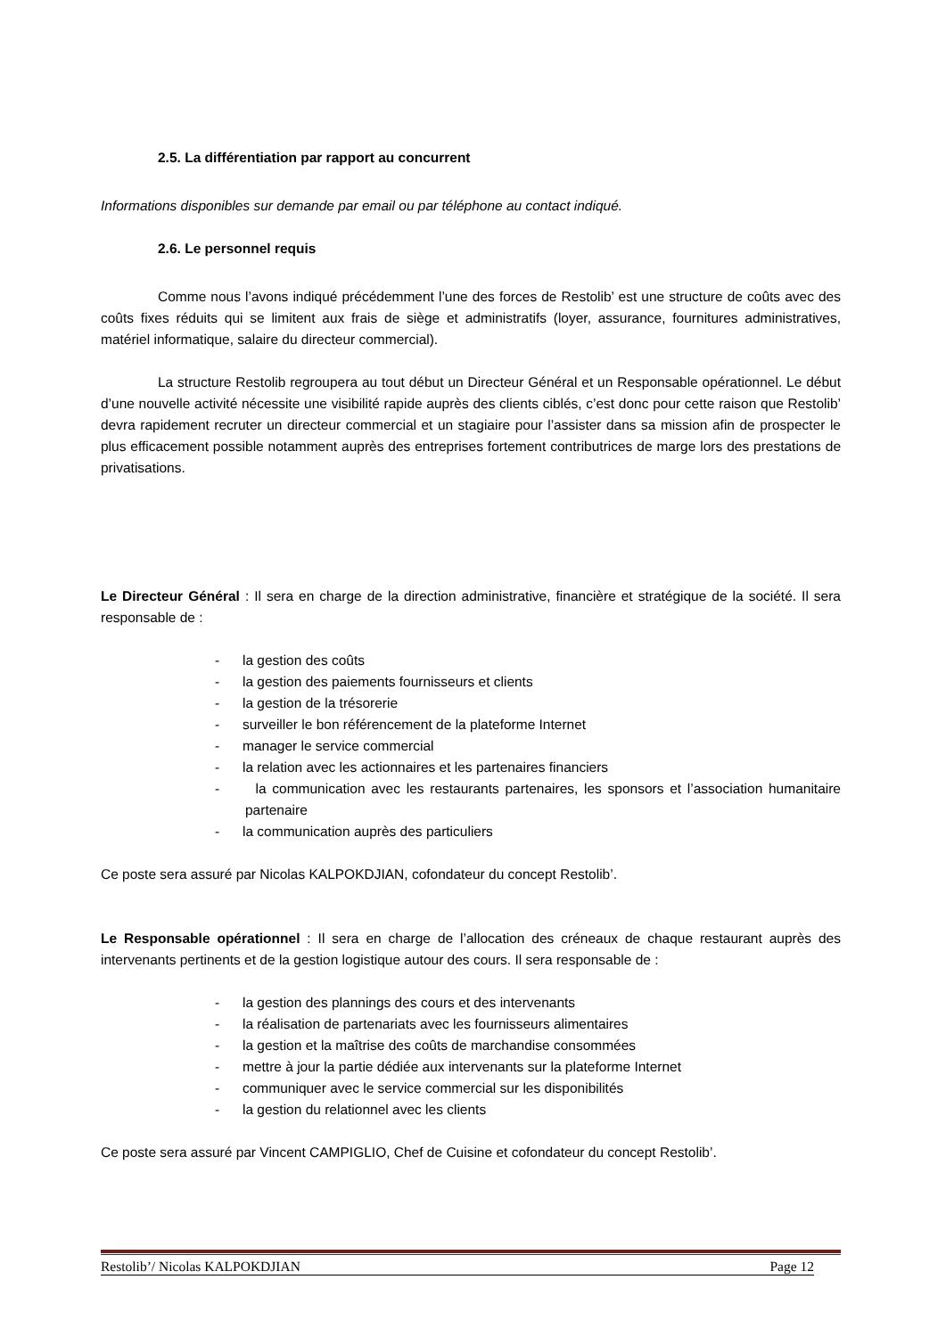2.5. La différentiation par rapport au concurrent
Informations disponibles sur demande par email ou par téléphone au contact indiqué.
2.6. Le personnel requis
Comme nous l’avons indiqué précédemment l’une des forces de Restolib’ est une structure de coûts avec des coûts fixes réduits qui se limitent aux frais de siège et administratifs (loyer, assurance, fournitures administratives, matériel informatique, salaire du directeur commercial).
La structure Restolib regroupera au tout début un Directeur Général et un Responsable opérationnel. Le début d’une nouvelle activité nécessite une visibilité rapide auprès des clients ciblés, c’est donc pour cette raison que Restolib’ devra rapidement recruter un directeur commercial et un stagiaire pour l’assister dans sa mission afin de prospecter le plus efficacement possible notamment auprès des entreprises fortement contributrices de marge lors des prestations de privatisations.
Le Directeur Général : Il sera en charge de la direction administrative, financière et stratégique de la société. Il sera responsable de :
- la gestion des coûts
- la gestion des paiements fournisseurs et clients
- la gestion de la trésorerie
- surveiller le bon référencement de la plateforme Internet
- manager le service commercial
- la relation avec les actionnaires et les partenaires financiers
- la communication avec les restaurants partenaires, les sponsors et l’association humanitaire partenaire
- la communication auprès des particuliers
Ce poste sera assuré par Nicolas KALPOKDJIAN, cofondateur du concept Restolib’.
Le Responsable opérationnel : Il sera en charge de l’allocation des créneaux de chaque restaurant auprès des intervenants pertinents et de la gestion logistique autour des cours. Il sera responsable de :
- la gestion des plannings des cours et des intervenants
- la réalisation de partenariats avec les fournisseurs alimentaires
- la gestion et la maîtrise des coûts de marchandise consommées
- mettre à jour la partie dédiée aux intervenants sur la plateforme Internet
- communiquer avec le service commercial sur les disponibilités
- la gestion du relationnel avec les clients
Ce poste sera assuré par Vincent CAMPIGLIO, Chef de Cuisine et cofondateur du concept Restolib’.
Restolib’/ Nicolas KALPOKDJIAN Page 12